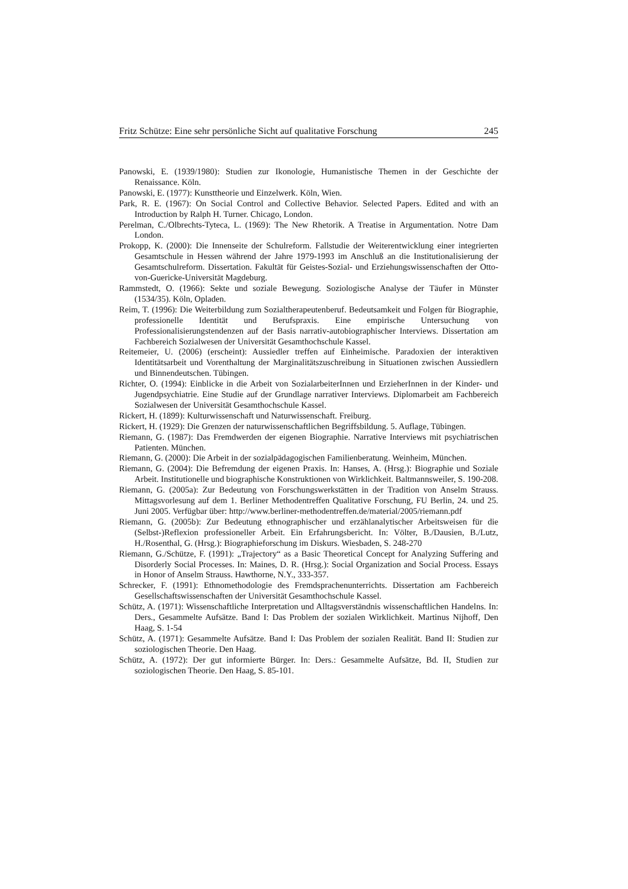Fritz Schütze: Eine sehr persönliche Sicht auf qualitative Forschung 245
Panowski, E. (1939/1980): Studien zur Ikonologie, Humanistische Themen in der Geschichte der Renaissance. Köln.
Panowski, E. (1977): Kunsttheorie und Einzelwerk. Köln, Wien.
Park, R. E. (1967): On Social Control and Collective Behavior. Selected Papers. Edited and with an Introduction by Ralph H. Turner. Chicago, London.
Perelman, C./Olbrechts-Tyteca, L. (1969): The New Rhetorik. A Treatise in Argumentation. Notre Dam London.
Prokopp, K. (2000): Die Innenseite der Schulreform. Fallstudie der Weiterentwicklung einer integrierten Gesamtschule in Hessen während der Jahre 1979-1993 im Anschluß an die Institutionalisierung der Gesamtschulreform. Dissertation. Fakultät für Geistes-Sozial- und Erziehungswissenschaften der Otto-von-Guericke-Universität Magdeburg.
Rammstedt, O. (1966): Sekte und soziale Bewegung. Soziologische Analyse der Täufer in Münster (1534/35). Köln, Opladen.
Reim, T. (1996): Die Weiterbildung zum Sozialtherapeutenberuf. Bedeutsamkeit und Folgen für Biographie, professionelle Identität und Berufspraxis. Eine empirische Untersuchung von Professionalisierungstendenzen auf der Basis narrativ-autobiographischer Interviews. Dissertation am Fachbereich Sozialwesen der Universität Gesamthochschule Kassel.
Reitemeier, U. (2006) (erscheint): Aussiedler treffen auf Einheimische. Paradoxien der interaktiven Identitätsarbeit und Vorenthaltung der Marginalitätszuschreibung in Situationen zwischen Aussiedlern und Binnendeutschen. Tübingen.
Richter, O. (1994): Einblicke in die Arbeit von SozialarbeiterInnen und ErzieherInnen in der Kinder- und Jugendpsychiatrie. Eine Studie auf der Grundlage narrativer Interviews. Diplomarbeit am Fachbereich Sozialwesen der Universität Gesamthochschule Kassel.
Rickert, H. (1899): Kulturwissenschaft und Naturwissenschaft. Freiburg.
Rickert, H. (1929): Die Grenzen der naturwissenschaftlichen Begriffsbildung. 5. Auflage, Tübingen.
Riemann, G. (1987): Das Fremdwerden der eigenen Biographie. Narrative Interviews mit psychiatrischen Patienten. München.
Riemann, G. (2000): Die Arbeit in der sozialpädagogischen Familienberatung. Weinheim, München.
Riemann, G. (2004): Die Befremdung der eigenen Praxis. In: Hanses, A. (Hrsg.): Biographie und Soziale Arbeit. Institutionelle und biographische Konstruktionen von Wirklichkeit. Baltmannsweiler, S. 190-208.
Riemann, G. (2005a): Zur Bedeutung von Forschungswerkstätten in der Tradition von Anselm Strauss. Mittagsvorlesung auf dem 1. Berliner Methodentreffen Qualitative Forschung, FU Berlin, 24. und 25. Juni 2005. Verfügbar über: http://www.berliner-methodentreffen.de/material/2005/riemann.pdf
Riemann, G. (2005b): Zur Bedeutung ethnographischer und erzählanalytischer Arbeitsweisen für die (Selbst-)Reflexion professioneller Arbeit. Ein Erfahrungsbericht. In: Völter, B./Dausien, B./Lutz, H./Rosenthal, G. (Hrsg.): Biographieforschung im Diskurs. Wiesbaden, S. 248-270
Riemann, G./Schütze, F. (1991): „Trajectory“ as a Basic Theoretical Concept for Analyzing Suffering and Disorderly Social Processes. In: Maines, D. R. (Hrsg.): Social Organization and Social Process. Essays in Honor of Anselm Strauss. Hawthorne, N.Y., 333-357.
Schrecker, F. (1991): Ethnomethodologie des Fremdsprachenunterrichts. Dissertation am Fachbereich Gesellschaftswissenschaften der Universität Gesamthochschule Kassel.
Schütz, A. (1971): Wissenschaftliche Interpretation und Alltagsverständnis wissenschaftlichen Handelns. In: Ders., Gesammelte Aufsätze. Band I: Das Problem der sozialen Wirklichkeit. Martinus Nijhoff, Den Haag, S. 1-54
Schütz, A. (1971): Gesammelte Aufsätze. Band I: Das Problem der sozialen Realität. Band II: Studien zur soziologischen Theorie. Den Haag.
Schütz, A. (1972): Der gut informierte Bürger. In: Ders.: Gesammelte Aufsätze, Bd. II, Studien zur soziologischen Theorie. Den Haag, S. 85-101.